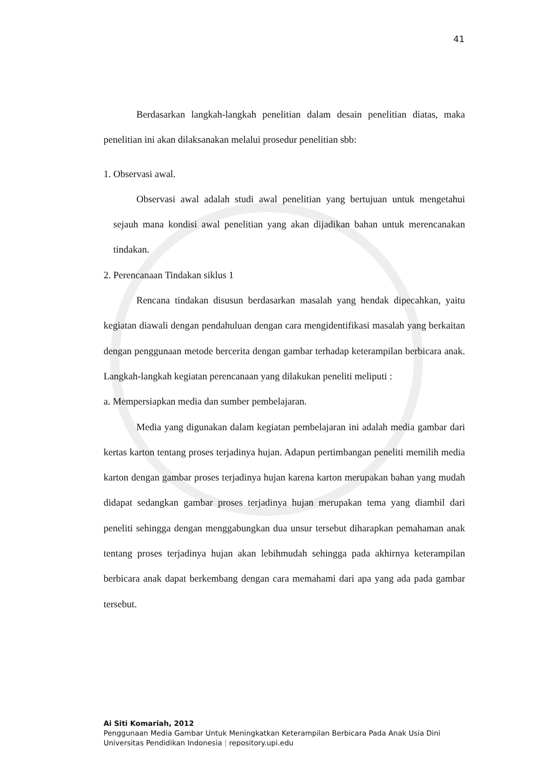41
Berdasarkan langkah-langkah penelitian dalam desain penelitian diatas, maka penelitian ini akan dilaksanakan melalui prosedur penelitian sbb:
1. Observasi awal.
Observasi awal adalah studi awal penelitian yang bertujuan untuk mengetahui sejauh mana kondisi awal penelitian yang akan dijadikan bahan untuk merencanakan tindakan.
2. Perencanaan Tindakan siklus 1
Rencana tindakan disusun berdasarkan masalah yang hendak dipecahkan, yaitu kegiatan diawali dengan pendahuluan dengan cara mengidentifikasi masalah yang berkaitan dengan penggunaan metode bercerita dengan gambar terhadap keterampilan berbicara anak. Langkah-langkah kegiatan perencanaan yang dilakukan peneliti meliputi :
a. Mempersiapkan media dan sumber pembelajaran.
Media yang digunakan dalam kegiatan pembelajaran ini adalah media gambar dari kertas karton tentang proses terjadinya hujan. Adapun pertimbangan peneliti memilih media karton dengan gambar proses terjadinya hujan karena karton merupakan bahan yang mudah didapat sedangkan gambar proses terjadinya hujan merupakan tema yang diambil dari peneliti sehingga dengan menggabungkan dua unsur tersebut diharapkan pemahaman anak tentang proses terjadinya hujan akan lebihmudah sehingga pada akhirnya keterampilan berbicara anak dapat berkembang dengan cara memahami dari apa yang ada pada gambar tersebut.
Ai Siti Komariah, 2012
Penggunaan Media Gambar Untuk Meningkatkan Keterampilan Berbicara Pada Anak Usia Dini
Universitas Pendidikan Indonesia | repository.upi.edu